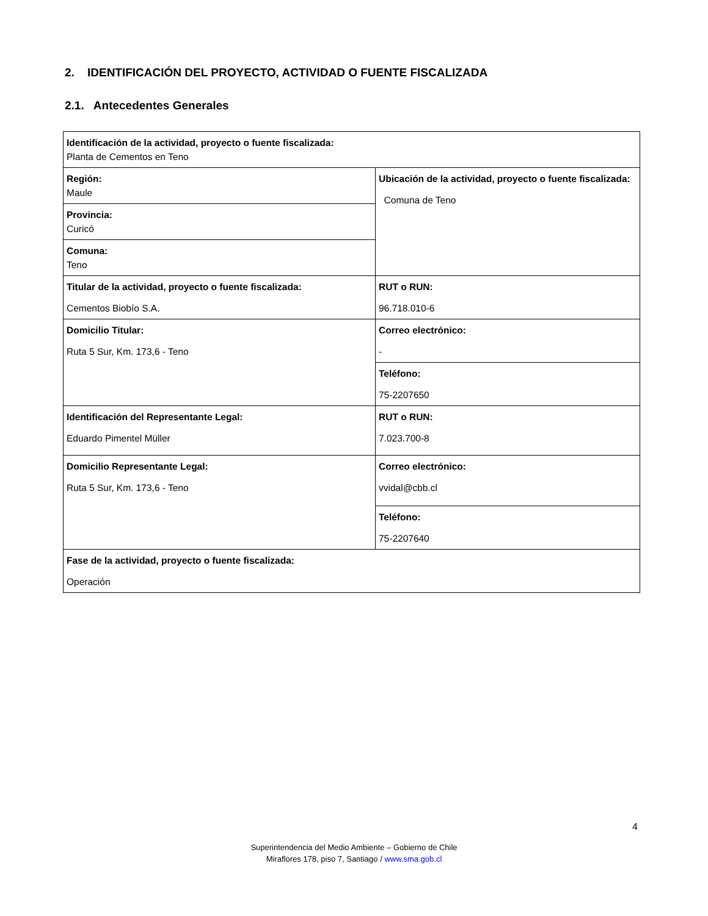2. IDENTIFICACIÓN DEL PROYECTO, ACTIVIDAD O FUENTE FISCALIZADA
2.1. Antecedentes Generales
| Identificación de la actividad, proyecto o fuente fiscalizada: Planta de Cementos en Teno | |
| Región: Maule | Ubicación de la actividad, proyecto o fuente fiscalizada: Comuna de Teno |
| Provincia: Curicó | |
| Comuna: Teno | |
| Titular de la actividad, proyecto o fuente fiscalizada: Cementos Biobío S.A. | RUT o RUN: 96.718.010-6 |
| Domicilio Titular: Ruta 5 Sur, Km. 173,6 - Teno | Correo electrónico: - |
| | Teléfono: 75-2207650 |
| Identificación del Representante Legal: Eduardo Pimentel Müller | RUT o RUN: 7.023.700-8 |
| Domicilio Representante Legal: Ruta 5 Sur, Km. 173,6 - Teno | Correo electrónico: vvidal@cbb.cl |
| | Teléfono: 75-2207640 |
| Fase de la actividad, proyecto o fuente fiscalizada: Operación | |
4
Superintendencia del Medio Ambiente – Gobierno de Chile
Miraflores 178, piso 7, Santiago / www.sma.gob.cl